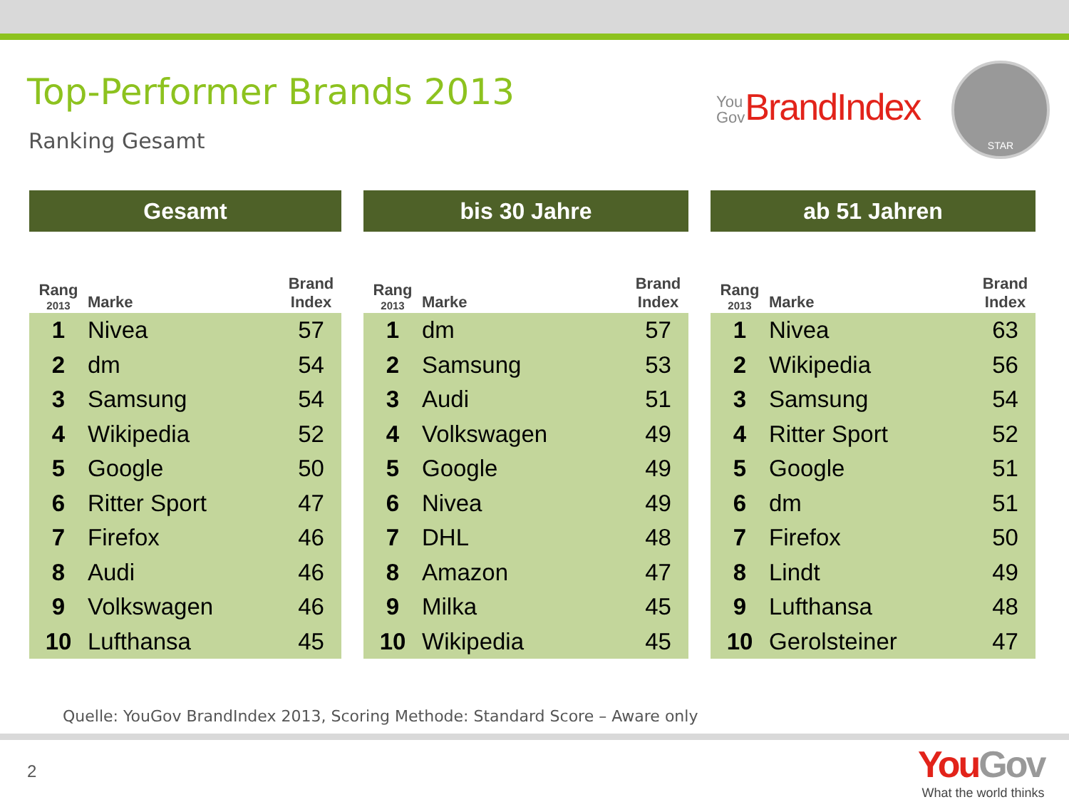Top-Performer Brands 2013
Ranking Gesamt
You
Gov BrandIndex
STAR
Gesamt
| Rang 2013 | Marke | Brand Index |
| --- | --- | --- |
| 1 | Nivea | 57 |
| 2 | dm | 54 |
| 3 | Samsung | 54 |
| 4 | Wikipedia | 52 |
| 5 | Google | 50 |
| 6 | Ritter Sport | 47 |
| 7 | Firefox | 46 |
| 8 | Audi | 46 |
| 9 | Volkswagen | 46 |
| 10 | Lufthansa | 45 |
bis 30 Jahre
| Rang 2013 | Marke | Brand Index |
| --- | --- | --- |
| 1 | dm | 57 |
| 2 | Samsung | 53 |
| 3 | Audi | 51 |
| 4 | Volkswagen | 49 |
| 5 | Google | 49 |
| 6 | Nivea | 49 |
| 7 | DHL | 48 |
| 8 | Amazon | 47 |
| 9 | Milka | 45 |
| 10 | Wikipedia | 45 |
ab 51 Jahren
| Rang 2013 | Marke | Brand Index |
| --- | --- | --- |
| 1 | Nivea | 63 |
| 2 | Wikipedia | 56 |
| 3 | Samsung | 54 |
| 4 | Ritter Sport | 52 |
| 5 | Google | 51 |
| 6 | dm | 51 |
| 7 | Firefox | 50 |
| 8 | Lindt | 49 |
| 9 | Lufthansa | 48 |
| 10 | Gerolsteiner | 47 |
Quelle: YouGov BrandIndex 2013, Scoring Methode: Standard Score – Aware only
2
YouGov
What the world thinks